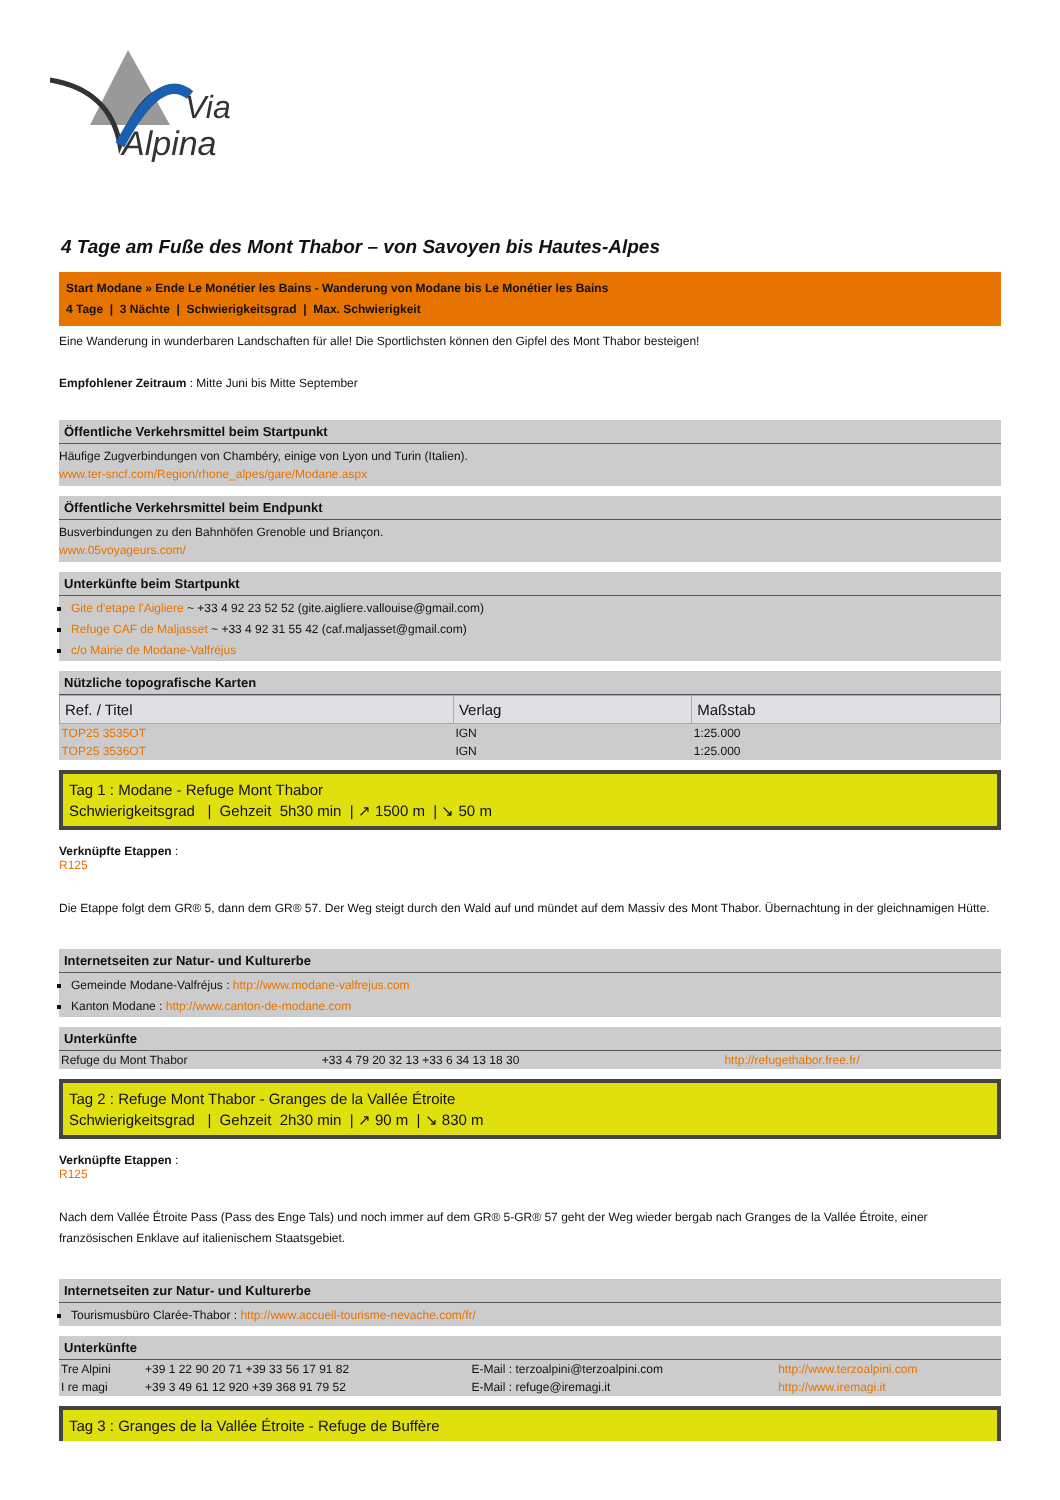Via
Alpina
4 Tage am Fuße des Mont Thabor – von Savoyen bis Hautes-Alpes
Start Modane » Ende Le Monétier les Bains - Wanderung von Modane bis Le Monétier les Bains
4 Tage | 3 Nächte | Schwierigkeitsgrad | Max. Schwierigkeit
Eine Wanderung in wunderbaren Landschaften für alle! Die Sportlichsten können den Gipfel des Mont Thabor besteigen!
Empfohlener Zeitraum : Mitte Juni bis Mitte September
Öffentliche Verkehrsmittel beim Startpunkt
Häufige Zugverbindungen von Chambéry, einige von Lyon und Turin (Italien).
www.ter-sncf.com/Region/rhone_alpes/gare/Modane.aspx
Öffentliche Verkehrsmittel beim Endpunkt
Busverbindungen zu den Bahnhöfen Grenoble und Briançon.
www.05voyageurs.com/
Unterkünfte beim Startpunkt
Gite d'etape l'Aigliere ~ +33 4 92 23 52 52 (gite.aigliere.vallouise@gmail.com)
Refuge CAF de Maljasset ~ +33 4 92 31 55 42 (caf.maljasset@gmail.com)
c/o Mairie de Modane-Valfréjus
Nützliche topografische Karten
| Ref. / Titel | Verlag | Maßstab |
| --- | --- | --- |
| TOP25 3535OT | IGN | 1:25.000 |
| TOP25 3536OT | IGN | 1:25.000 |
Tag 1 : Modane - Refuge Mont Thabor
Schwierigkeitsgrad | Gehzeit 5h30 min | ↗ 1500 m | ↘ 50 m
Verknüpfte Etappen :
R125
Die Etappe folgt dem GR® 5, dann dem GR® 57. Der Weg steigt durch den Wald auf und mündet auf dem Massiv des Mont Thabor. Übernachtung in der gleichnamigen Hütte.
Internetseiten zur Natur- und Kulturerbe
Gemeinde Modane-Valfréjus : http://www.modane-valfrejus.com
Kanton Modane : http://www.canton-de-modane.com
Unterkünfte
| Refuge du Mont Thabor | +33 4 79 20 32 13 +33 6 34 13 18 30 | http://refugethabor.free.fr/ |
Tag 2 : Refuge Mont Thabor - Granges de la Vallée Étroite
Schwierigkeitsgrad | Gehzeit 2h30 min | ↗ 90 m | ↘ 830 m
Verknüpfte Etappen :
R125
Nach dem Vallée Étroite Pass (Pass des Enge Tals) und noch immer auf dem GR® 5-GR® 57 geht der Weg wieder bergab nach Granges de la Vallée Étroite, einer französischen Enklave auf italienischem Staatsgebiet.
Internetseiten zur Natur- und Kulturerbe
Tourismusbüro Clarée-Thabor : http://www.accueil-tourisme-nevache.com/fr/
Unterkünfte
| Tre Alpini | +39 1 22 90 20 71 +39 33 56 17 91 82 | E-Mail : terzoalpini@terzoalpini.com | http://www.terzoalpini.com |
| I re magi | +39 3 49 61 12 920 +39 368 91 79 52 | E-Mail : refuge@iremagi.it | http://www.iremagi.it |
Tag 3 : Granges de la Vallée Étroite - Refuge de Buffère